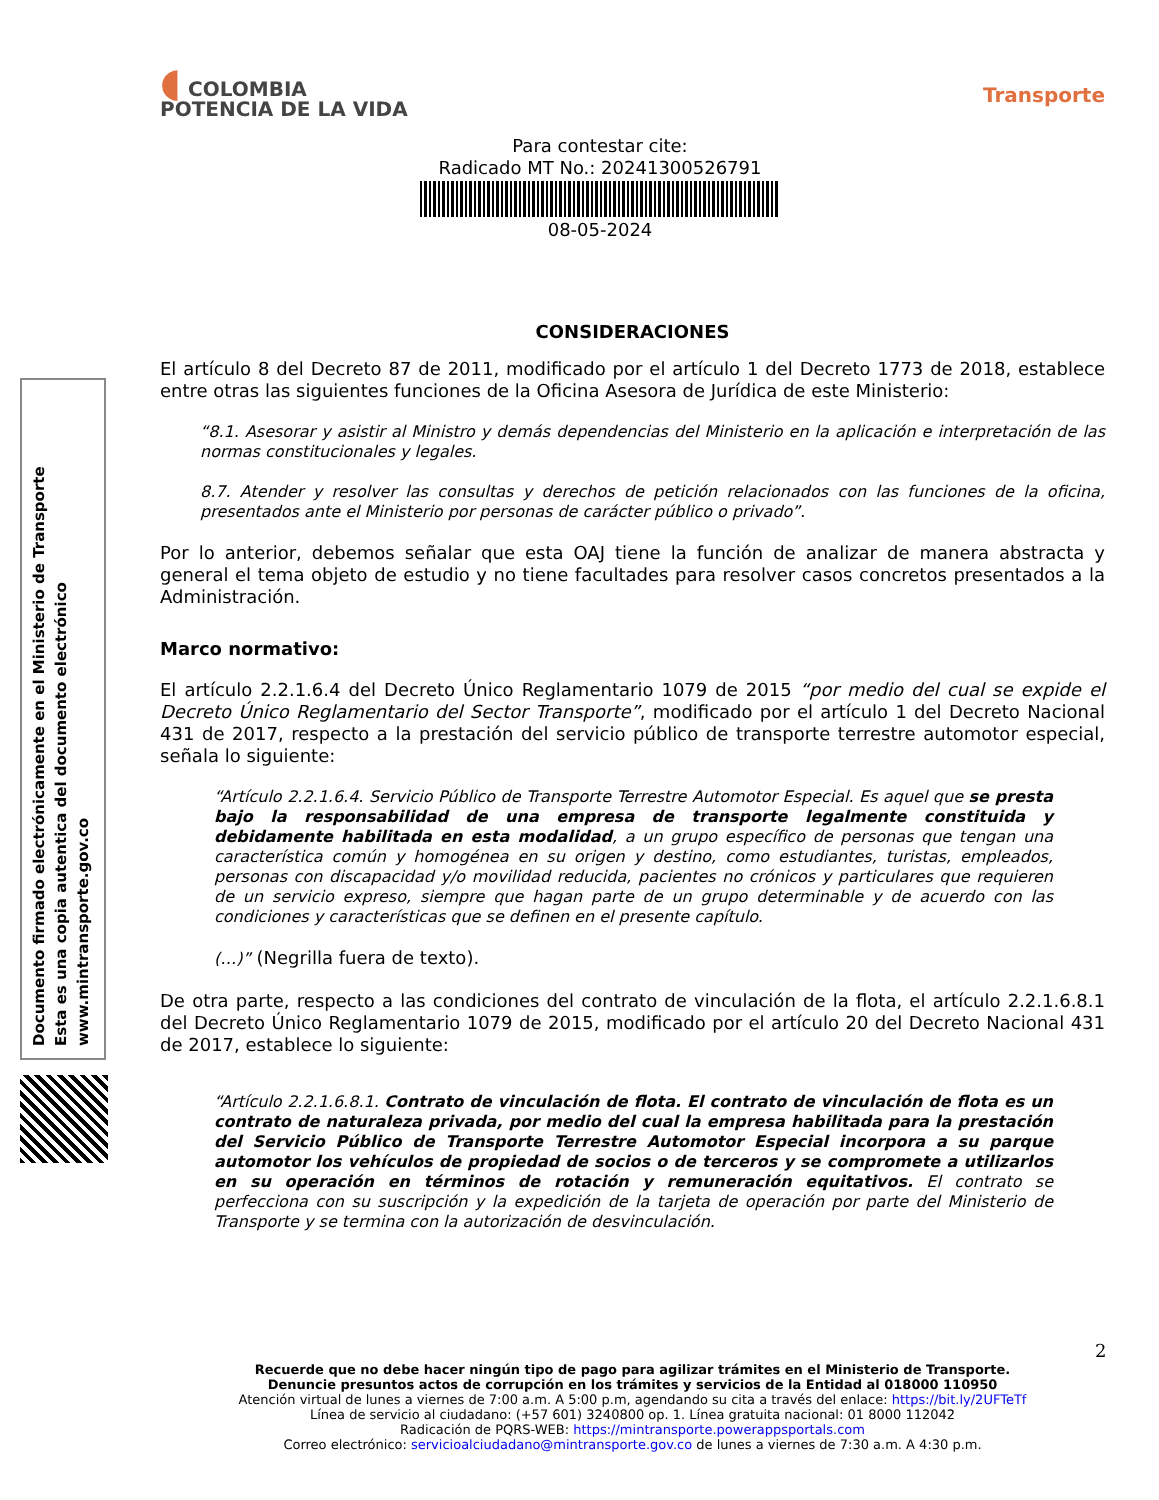Documento firmado electrónicamente en el Ministerio de Transporte
Esta es una copia autentica del documento electrónico
www.mintransporte.gov.co
◖ COLOMBIA
POTENCIA DE LA VIDA
Transporte
Para contestar cite:
Radicado MT No.: 20241300526791
08-05-2024
CONSIDERACIONES
El artículo 8 del Decreto 87 de 2011, modificado por el artículo 1 del Decreto 1773 de 2018, establece entre otras las siguientes funciones de la Oficina Asesora de Jurídica de este Ministerio:
“8.1. Asesorar y asistir al Ministro y demás dependencias del Ministerio en la aplicación e interpretación de las normas constitucionales y legales.
8.7. Atender y resolver las consultas y derechos de petición relacionados con las funciones de la oficina, presentados ante el Ministerio por personas de carácter público o privado”.
Por lo anterior, debemos señalar que esta OAJ tiene la función de analizar de manera abstracta y general el tema objeto de estudio y no tiene facultades para resolver casos concretos presentados a la Administración.
Marco normativo:
El artículo 2.2.1.6.4 del Decreto Único Reglamentario 1079 de 2015 “por medio del cual se expide el Decreto Único Reglamentario del Sector Transporte”, modificado por el artículo 1 del Decreto Nacional 431 de 2017, respecto a la prestación del servicio público de transporte terrestre automotor especial, señala lo siguiente:
“Artículo 2.2.1.6.4. Servicio Público de Transporte Terrestre Automotor Especial. Es aquel que se presta bajo la responsabilidad de una empresa de transporte legalmente constituida y debidamente habilitada en esta modalidad, a un grupo específico de personas que tengan una característica común y homogénea en su origen y destino, como estudiantes, turistas, empleados, personas con discapacidad y/o movilidad reducida, pacientes no crónicos y particulares que requieren de un servicio expreso, siempre que hagan parte de un grupo determinable y de acuerdo con las condiciones y características que se definen en el presente capítulo.
(…)” (Negrilla fuera de texto).
De otra parte, respecto a las condiciones del contrato de vinculación de la flota, el artículo 2.2.1.6.8.1 del Decreto Único Reglamentario 1079 de 2015, modificado por el artículo 20 del Decreto Nacional 431 de 2017, establece lo siguiente:
“Artículo 2.2.1.6.8.1. Contrato de vinculación de flota. El contrato de vinculación de flota es un contrato de naturaleza privada, por medio del cual la empresa habilitada para la prestación del Servicio Público de Transporte Terrestre Automotor Especial incorpora a su parque automotor los vehículos de propiedad de socios o de terceros y se compromete a utilizarlos en su operación en términos de rotación y remuneración equitativos. El contrato se perfecciona con su suscripción y la expedición de la tarjeta de operación por parte del Ministerio de Transporte y se termina con la autorización de desvinculación.
2
Recuerde que no debe hacer ningún tipo de pago para agilizar trámites en el Ministerio de Transporte.
Denuncie presuntos actos de corrupción en los trámites y servicios de la Entidad al 018000 110950
Atención virtual de lunes a viernes de 7:00 a.m. A 5:00 p.m, agendando su cita a través del enlace: https://bit.ly/2UFTeTf
Línea de servicio al ciudadano: (+57 601) 3240800 op. 1. Línea gratuita nacional: 01 8000 112042
Radicación de PQRS-WEB: https://mintransporte.powerappsportals.com
Correo electrónico: servicioalciudadano@mintransporte.gov.co de lunes a viernes de 7:30 a.m. A 4:30 p.m.